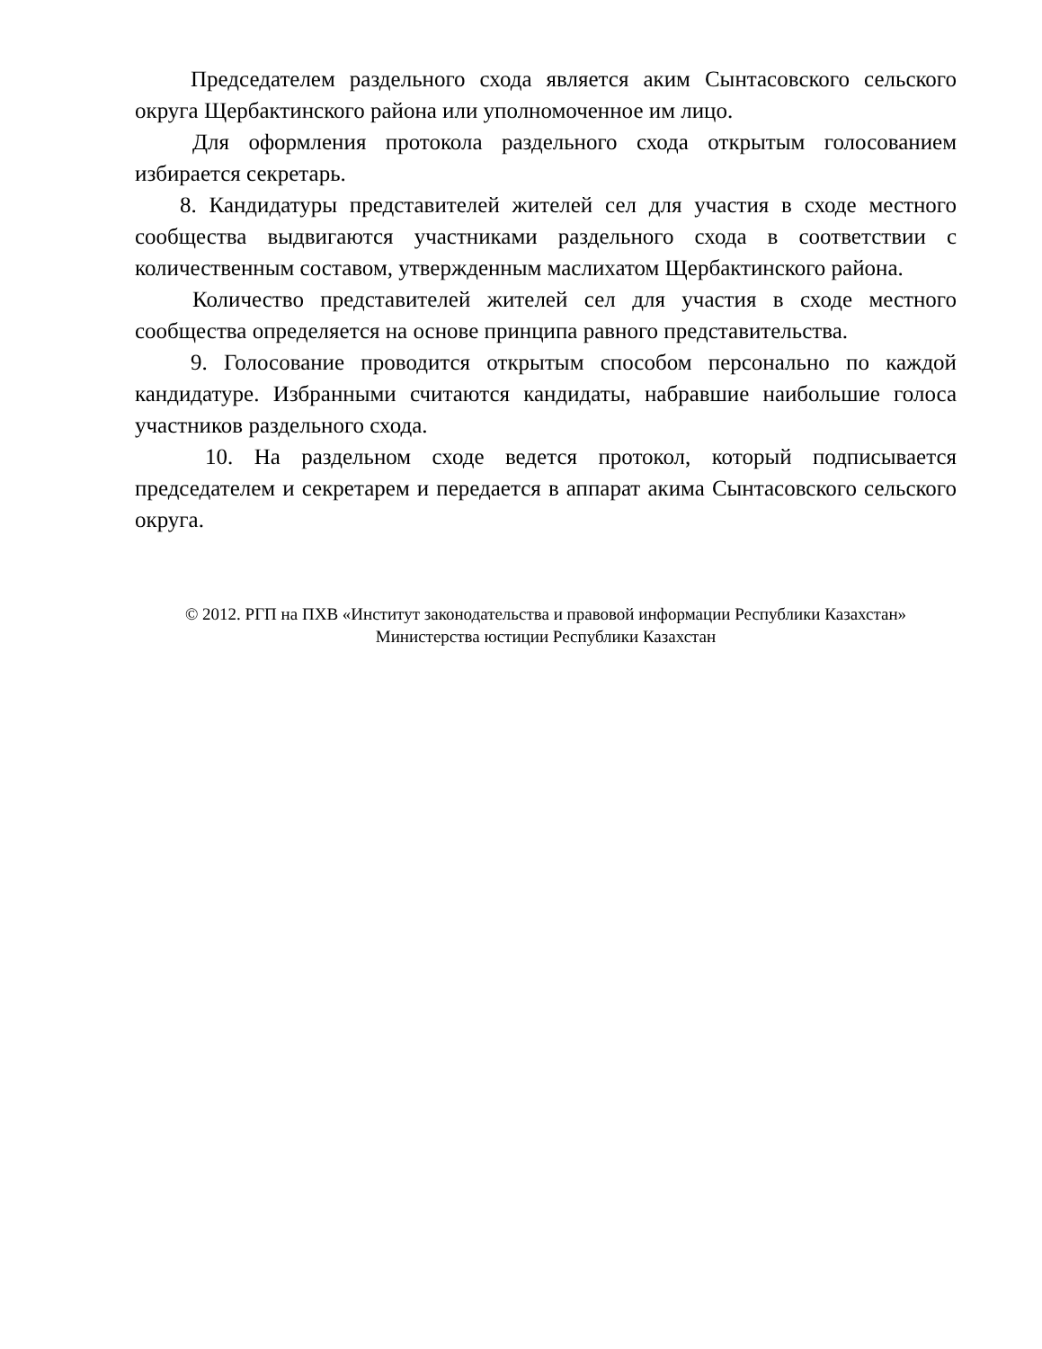Председателем раздельного схода является аким Сынтасовского сельского округа Щербактинского района или уполномоченное им лицо.
Для оформления протокола раздельного схода открытым голосованием избирается секретарь.
8. Кандидатуры представителей жителей сел для участия в сходе местного сообщества выдвигаются участниками раздельного схода в соответствии с количественным составом, утвержденным маслихатом Щербактинского района.
Количество представителей жителей сел для участия в сходе местного сообщества определяется на основе принципа равного представительства.
9. Голосование проводится открытым способом персонально по каждой кандидатуре. Избранными считаются кандидаты, набравшие наибольшие голоса участников раздельного схода.
10. На раздельном сходе ведется протокол, который подписывается председателем и секретарем и передается в аппарат акима Сынтасовского сельского округа.
© 2012. РГП на ПХВ «Институт законодательства и правовой информации Республики Казахстан»
Министерства юстиции Республики Казахстан